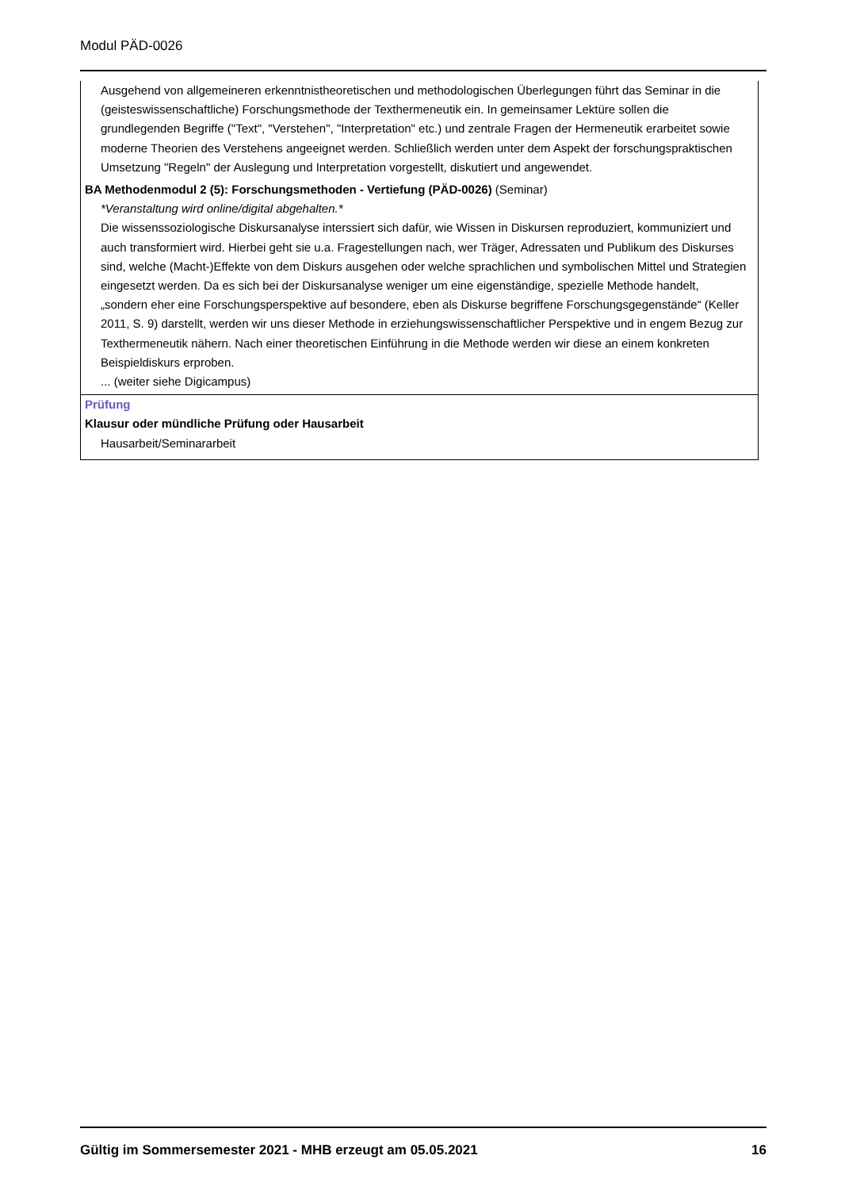Modul PÄD-0026
Ausgehend von allgemeineren erkenntnistheoretischen und methodologischen Überlegungen führt das Seminar in die (geisteswissenschaftliche) Forschungsmethode der Texthermeneutik ein. In gemeinsamer Lektüre sollen die grundlegenden Begriffe ("Text", "Verstehen", "Interpretation" etc.) und zentrale Fragen der Hermeneutik erarbeitet sowie moderne Theorien des Verstehens angeeignet werden. Schließlich werden unter dem Aspekt der forschungspraktischen Umsetzung "Regeln" der Auslegung und Interpretation vorgestellt, diskutiert und angewendet.
BA Methodenmodul 2 (5): Forschungsmethoden - Vertiefung (PÄD-0026) (Seminar)
*Veranstaltung wird online/digital abgehalten.*
Die wissenssoziologische Diskursanalyse interssiert sich dafür, wie Wissen in Diskursen reproduziert, kommuniziert und auch transformiert wird. Hierbei geht sie u.a. Fragestellungen nach, wer Träger, Adressaten und Publikum des Diskurses sind, welche (Macht-)Effekte von dem Diskurs ausgehen oder welche sprachlichen und symbolischen Mittel und Strategien eingesetzt werden. Da es sich bei der Diskursanalyse weniger um eine eigenständige, spezielle Methode handelt, „sondern eher eine Forschungsperspektive auf besondere, eben als Diskurse begriffene Forschungsgegenstände“ (Keller 2011, S. 9) darstellt, werden wir uns dieser Methode in erziehungswissenschaftlicher Perspektive und in engem Bezug zur Texthermeneutik nähern. Nach einer theoretischen Einführung in die Methode werden wir diese an einem konkreten Beispieldiskurs erproben.
... (weiter siehe Digicampus)
Prüfung
Klausur oder mündliche Prüfung oder Hausarbeit
Hausarbeit/Seminararbeit
Gültig im Sommersemester 2021 - MHB erzeugt am 05.05.2021 16